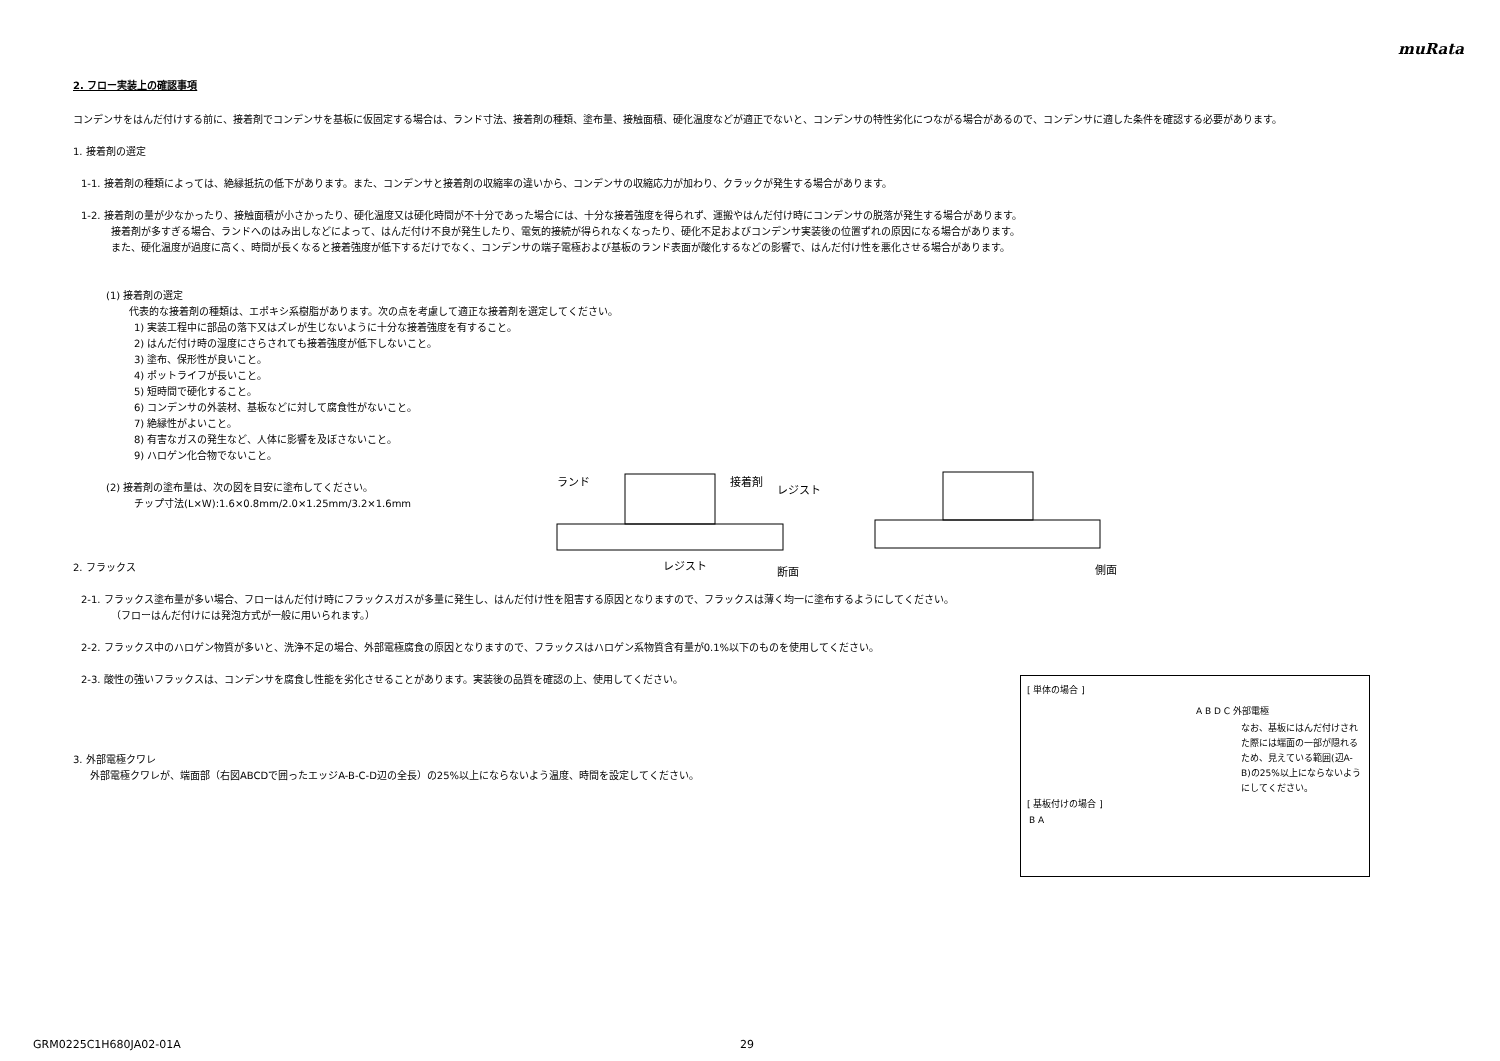muRata
2. フロー実装上の確認事項
コンデンサをはんだ付けする前に、接着剤でコンデンサを基板に仮固定する場合は、ランド寸法、接着剤の種類、塗布量、接触面積、硬化温度などが適正でないと、コンデンサの特性劣化につながる場合があるので、コンデンサに適した条件を確認する必要があります。
1. 接着剤の選定
1-1. 接着剤の種類によっては、絶縁抵抗の低下があります。また、コンデンサと接着剤の収縮率の違いから、コンデンサの収縮応力が加わり、クラックが発生する場合があります。
1-2. 接着剤の量が少なかったり、接触面積が小さかったり、硬化温度又は硬化時間が不十分であった場合には、十分な接着強度を得られず、運搬やはんだ付け時にコンデンサの脱落が発生する場合があります。
接着剤が多すぎる場合、ランドへのはみ出しなどによって、はんだ付け不良が発生したり、電気的接続が得られなくなったり、硬化不足およびコンデンサ実装後の位置ずれの原因になる場合があります。
また、硬化温度が過度に高く、時間が長くなると接着強度が低下するだけでなく、コンデンサの端子電極および基板のランド表面が酸化するなどの影響で、はんだ付け性を悪化させる場合があります。
(1) 接着剤の選定
代表的な接着剤の種類は、エポキシ系樹脂があります。次の点を考慮して適正な接着剤を選定してください。
1) 実装工程中に部品の落下又はズレが生じないように十分な接着強度を有すること。
2) はんだ付け時の湿度にさらされても接着強度が低下しないこと。
3) 塗布、保形性が良いこと。
4) ポットライフが長いこと。
5) 短時間で硬化すること。
6) コンデンサの外装材、基板などに対して腐食性がないこと。
7) 絶縁性がよいこと。
8) 有害なガスの発生など、人体に影響を及ぼさないこと。
9) ハロゲン化合物でないこと。
(2) 接着剤の塗布量は、次の図を目安に塗布してください。
チップ寸法(L×W):1.6×0.8mm/2.0×1.25mm/3.2×1.6mm
2. フラックス
2-1. フラックス塗布量が多い場合、フローはんだ付け時にフラックスガスが多量に発生し、はんだ付け性を阻害する原因となりますので、フラックスは薄く均一に塗布するようにしてください。
（フローはんだ付けには発泡方式が一般に用いられます。）
2-2. フラックス中のハロゲン物質が多いと、洗浄不足の場合、外部電極腐食の原因となりますので、フラックスはハロゲン系物質含有量が0.1%以下のものを使用してください。
2-3. 酸性の強いフラックスは、コンデンサを腐食し性能を劣化させることがあります。実装後の品質を確認の上、使用してください。
3. 外部電極クワレ
外部電極クワレが、端面部（右図ABCDで囲ったエッジA-B-C-D辺の全長）の25%以上にならないよう温度、時間を設定してください。
ランド
接着剤
レジスト
レジスト
断面
側面
[ 単体の場合 ]
A B D C 外部電極
なお、基板にはんだ付けされた際には端面の一部が隠れるため、見えている範囲(辺A-B)の25%以上にならないようにしてください。
[ 基板付けの場合 ]
B A
GRM0225C1H680JA02-01A 29